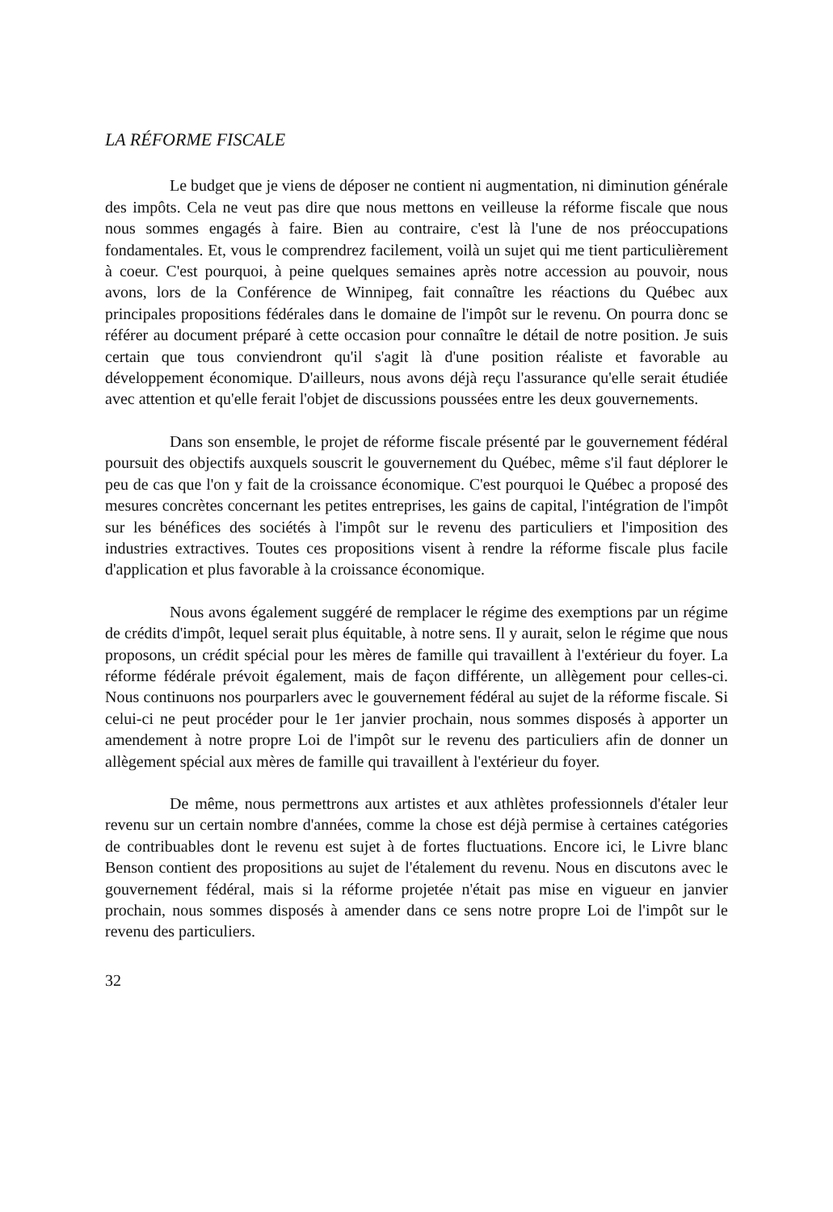LA RÉFORME FISCALE
Le budget que je viens de déposer ne contient ni augmentation, ni diminution générale des impôts. Cela ne veut pas dire que nous mettons en veilleuse la réforme fiscale que nous nous sommes engagés à faire. Bien au contraire, c'est là l'une de nos préoccupations fondamentales. Et, vous le comprendrez facilement, voilà un sujet qui me tient particulièrement à coeur. C'est pourquoi, à peine quelques semaines après notre accession au pouvoir, nous avons, lors de la Conférence de Winnipeg, fait connaître les réactions du Québec aux principales propositions fédérales dans le domaine de l'impôt sur le revenu. On pourra donc se référer au document préparé à cette occasion pour connaître le détail de notre position. Je suis certain que tous conviendront qu'il s'agit là d'une position réaliste et favorable au développement économique. D'ailleurs, nous avons déjà reçu l'assurance qu'elle serait étudiée avec attention et qu'elle ferait l'objet de discussions poussées entre les deux gouvernements.
Dans son ensemble, le projet de réforme fiscale présenté par le gouvernement fédéral poursuit des objectifs auxquels souscrit le gouvernement du Québec, même s'il faut déplorer le peu de cas que l'on y fait de la croissance économique. C'est pourquoi le Québec a proposé des mesures concrètes concernant les petites entreprises, les gains de capital, l'intégration de l'impôt sur les bénéfices des sociétés à l'impôt sur le revenu des particuliers et l'imposition des industries extractives. Toutes ces propositions visent à rendre la réforme fiscale plus facile d'application et plus favorable à la croissance économique.
Nous avons également suggéré de remplacer le régime des exemptions par un régime de crédits d'impôt, lequel serait plus équitable, à notre sens. Il y aurait, selon le régime que nous proposons, un crédit spécial pour les mères de famille qui travaillent à l'extérieur du foyer. La réforme fédérale prévoit également, mais de façon différente, un allègement pour celles-ci. Nous continuons nos pourparlers avec le gouvernement fédéral au sujet de la réforme fiscale. Si celui-ci ne peut procéder pour le 1er janvier prochain, nous sommes disposés à apporter un amendement à notre propre Loi de l'impôt sur le revenu des particuliers afin de donner un allègement spécial aux mères de famille qui travaillent à l'extérieur du foyer.
De même, nous permettrons aux artistes et aux athlètes professionnels d'étaler leur revenu sur un certain nombre d'années, comme la chose est déjà permise à certaines catégories de contribuables dont le revenu est sujet à de fortes fluctuations. Encore ici, le Livre blanc Benson contient des propositions au sujet de l'étalement du revenu. Nous en discutons avec le gouvernement fédéral, mais si la réforme projetée n'était pas mise en vigueur en janvier prochain, nous sommes disposés à amender dans ce sens notre propre Loi de l'impôt sur le revenu des particuliers.
32